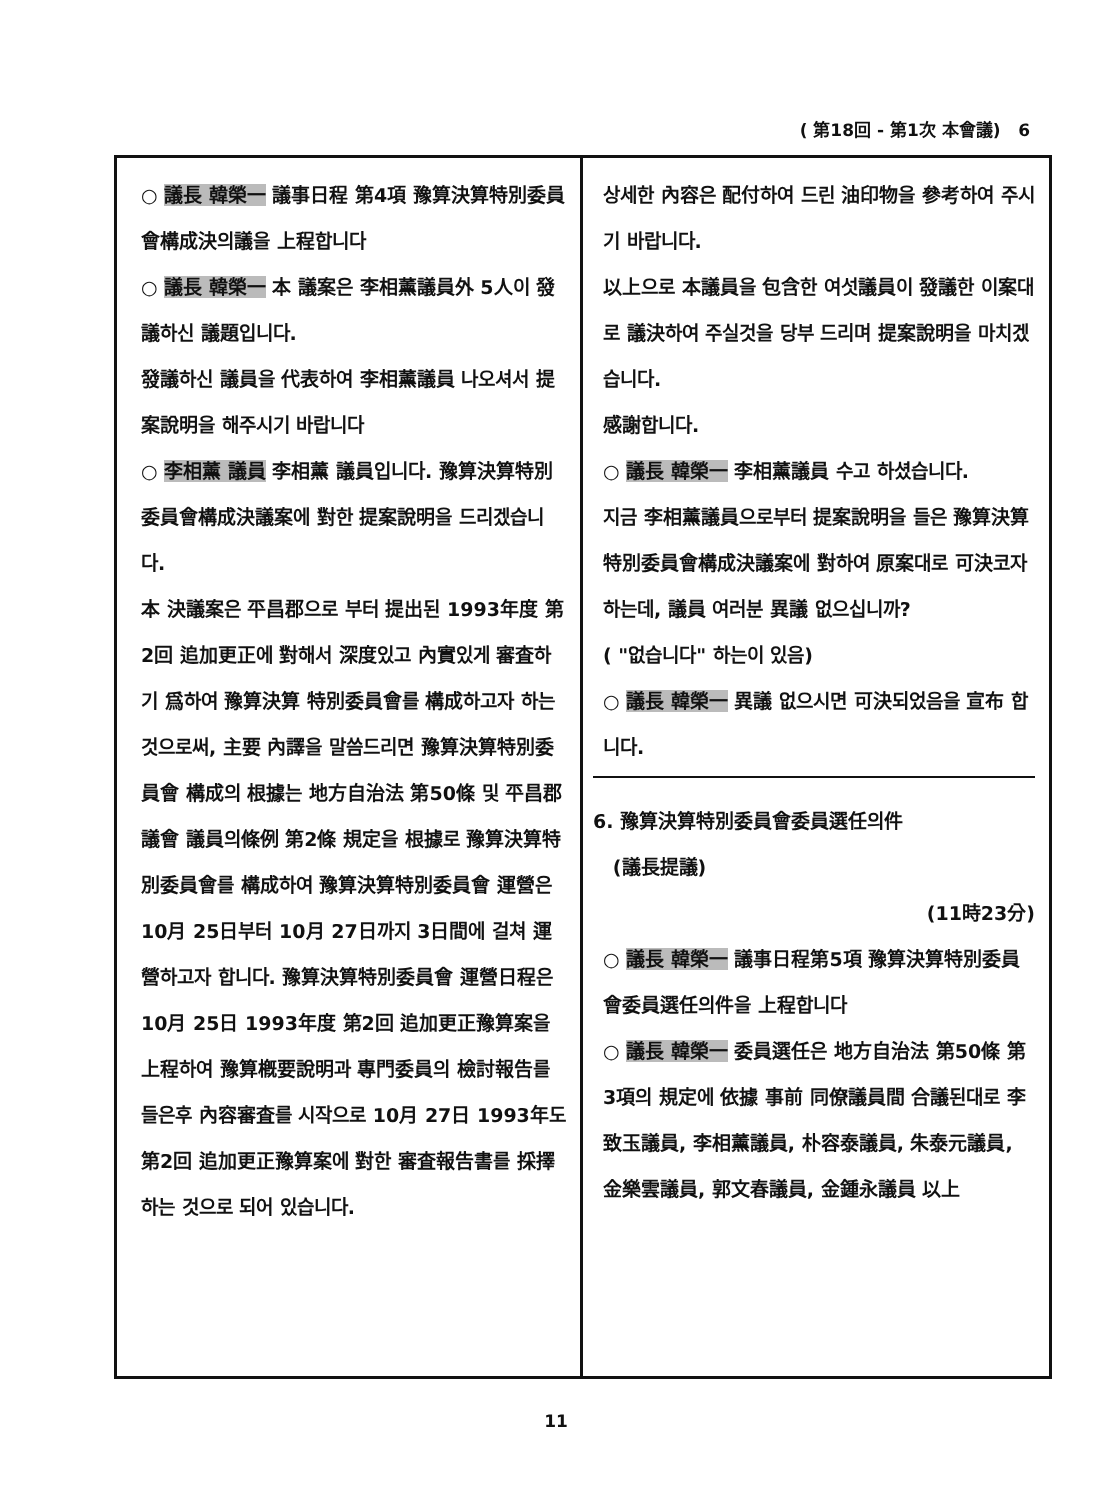( 第18回 - 第1次 本會議) 6
○ 議長 韓榮一 議事日程 第4項 豫算決算特別委員會構成決의議을 上程합니다
○ 議長 韓榮一 本 議案은 李相薰議員外 5人이 發議하신 議題입니다.
發議하신 議員을 代表하여 李相薰議員 나오셔서 提案說明을 해주시기 바랍니다
○ 李相薰 議員 李相薰 議員입니다. 豫算決算特別委員會構成決議案에 對한 提案說明을 드리겠습니다.
本 決議案은 平昌郡으로 부터 提出된 1993年度 第2回 追加更正에 對해서 深度있고 內實있게 審査하기 爲하여 豫算決算 特別委員會를 構成하고자 하는 것으로써, 主要 內譯을 말씀드리면 豫算決算特別委員會 構成의 根據는 地方自治法 第50條 및 平昌郡議會 議員의條例 第2條 規定을 根據로 豫算決算特別委員會를 構成하여 豫算決算特別委員會 運營은 10月 25日부터 10月 27日까지 3日間에 걸쳐 運營하고자 합니다. 豫算決算特別委員會 運營日程은 10月 25日 1993年度 第2回 追加更正豫算案을 上程하여 豫算槪要說明과 專門委員의 檢討報告를 들은후 內容審査를 시작으로 10月 27日 1993年도 第2回 追加更正豫算案에 對한 審査報告書를 採擇하는 것으로 되어 있습니다.
상세한 內容은 配付하여 드린 油印物을 參考하여 주시기 바랍니다.
以上으로 本議員을 包含한 여섯議員이 發議한 이案대로 議決하여 주실것을 당부 드리며 提案說明을 마치겠습니다.
感謝합니다.
○ 議長 韓榮一 李相薰議員 수고 하셨습니다.
지금 李相薰議員으로부터 提案說明을 들은 豫算決算特別委員會構成決議案에 對하여 原案대로 可決코자 하는데, 議員 여러분 異議 없으십니까?
( "없습니다" 하는이 있음)
○ 議長 韓榮一 異議 없으시면 可決되었음을 宣布 합니다.
6. 豫算決算特別委員會委員選任의件
(議長提議)
(11時23分)
○ 議長 韓榮一 議事日程第5項 豫算決算特別委員會委員選任의件을 上程합니다
○ 議長 韓榮一 委員選任은 地方自治法 第50條 第3項의 規定에 依據 事前 同僚議員間 合議된대로 李致玉議員, 李相薰議員, 朴容泰議員, 朱泰元議員, 金樂雲議員, 郭文春議員, 金鍾永議員 以上
11